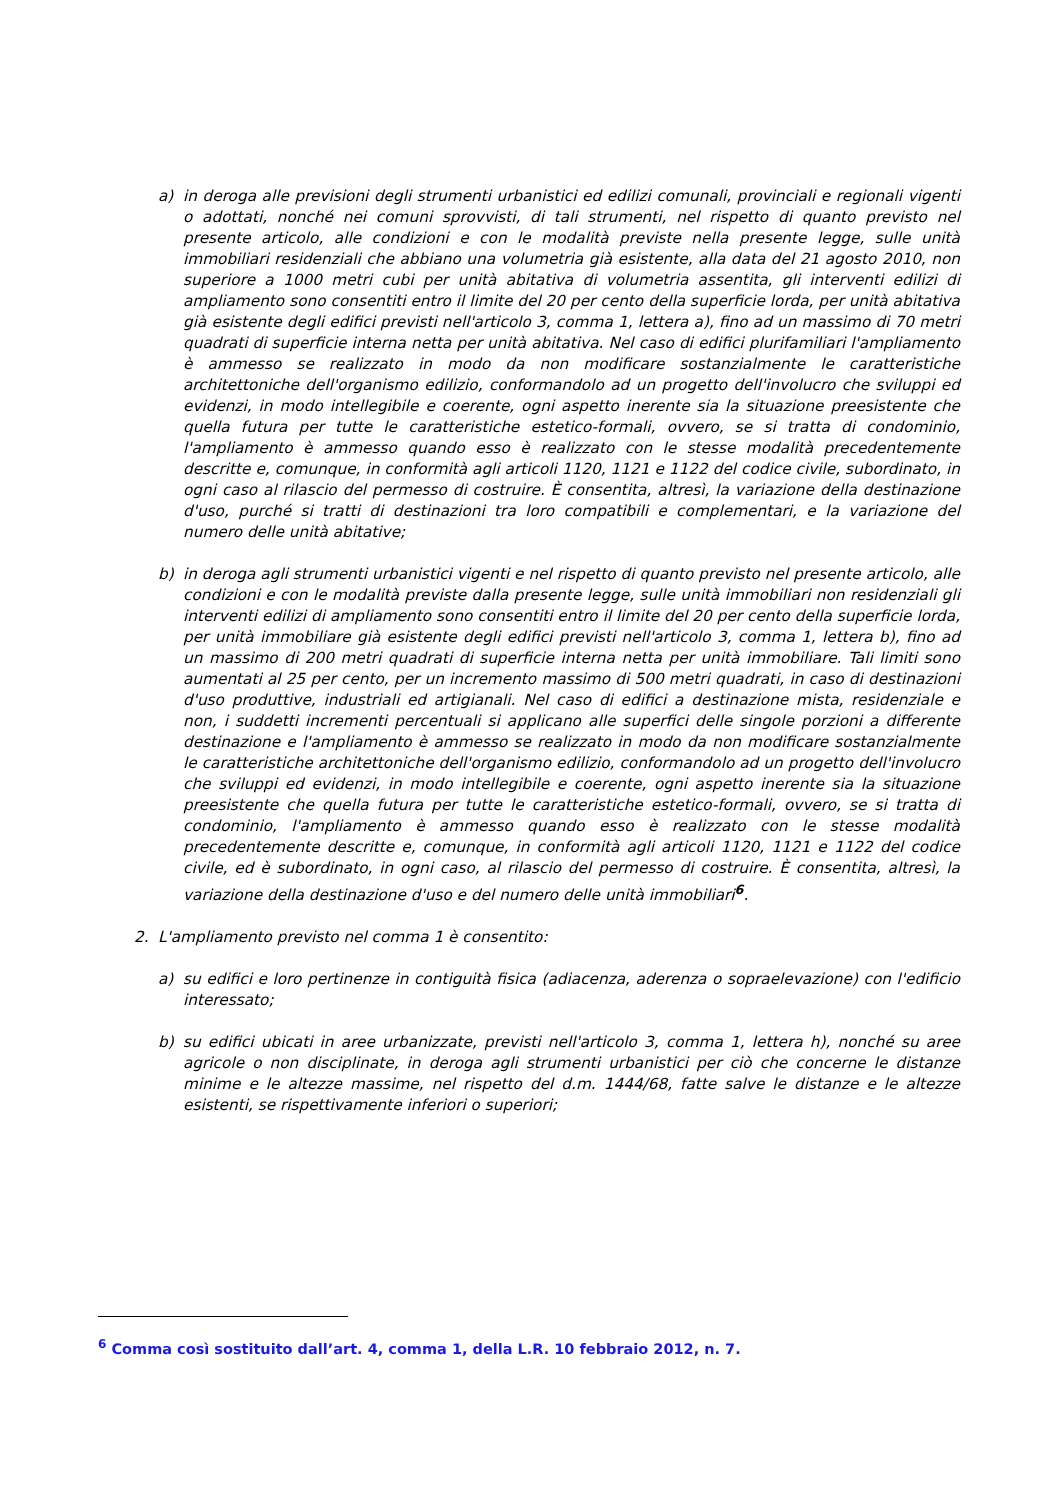a) in deroga alle previsioni degli strumenti urbanistici ed edilizi comunali, provinciali e regionali vigenti o adottati, nonché nei comuni sprovvisti, di tali strumenti, nel rispetto di quanto previsto nel presente articolo, alle condizioni e con le modalità previste nella presente legge, sulle unità immobiliari residenziali che abbiano una volumetria già esistente, alla data del 21 agosto 2010, non superiore a 1000 metri cubi per unità abitativa di volumetria assentita, gli interventi edilizi di ampliamento sono consentiti entro il limite del 20 per cento della superficie lorda, per unità abitativa già esistente degli edifici previsti nell'articolo 3, comma 1, lettera a), fino ad un massimo di 70 metri quadrati di superficie interna netta per unità abitativa. Nel caso di edifici plurifamiliari l'ampliamento è ammesso se realizzato in modo da non modificare sostanzialmente le caratteristiche architettoniche dell'organismo edilizio, conformandolo ad un progetto dell'involucro che sviluppi ed evidenzi, in modo intellegibile e coerente, ogni aspetto inerente sia la situazione preesistente che quella futura per tutte le caratteristiche estetico-formali, ovvero, se si tratta di condominio, l'ampliamento è ammesso quando esso è realizzato con le stesse modalità precedentemente descritte e, comunque, in conformità agli articoli 1120, 1121 e 1122 del codice civile, subordinato, in ogni caso al rilascio del permesso di costruire. È consentita, altresì, la variazione della destinazione d'uso, purché si tratti di destinazioni tra loro compatibili e complementari, e la variazione del numero delle unità abitative;
b) in deroga agli strumenti urbanistici vigenti e nel rispetto di quanto previsto nel presente articolo, alle condizioni e con le modalità previste dalla presente legge, sulle unità immobiliari non residenziali gli interventi edilizi di ampliamento sono consentiti entro il limite del 20 per cento della superficie lorda, per unità immobiliare già esistente degli edifici previsti nell'articolo 3, comma 1, lettera b), fino ad un massimo di 200 metri quadrati di superficie interna netta per unità immobiliare. Tali limiti sono aumentati al 25 per cento, per un incremento massimo di 500 metri quadrati, in caso di destinazioni d'uso produttive, industriali ed artigianali. Nel caso di edifici a destinazione mista, residenziale e non, i suddetti incrementi percentuali si applicano alle superfici delle singole porzioni a differente destinazione e l'ampliamento è ammesso se realizzato in modo da non modificare sostanzialmente le caratteristiche architettoniche dell'organismo edilizio, conformandolo ad un progetto dell'involucro che sviluppi ed evidenzi, in modo intellegibile e coerente, ogni aspetto inerente sia la situazione preesistente che quella futura per tutte le caratteristiche estetico-formali, ovvero, se si tratta di condominio, l'ampliamento è ammesso quando esso è realizzato con le stesse modalità precedentemente descritte e, comunque, in conformità agli articoli 1120, 1121 e 1122 del codice civile, ed è subordinato, in ogni caso, al rilascio del permesso di costruire. È consentita, altresì, la variazione della destinazione d'uso e del numero delle unità immobiliari<sup>6</sup>.
2. L'ampliamento previsto nel comma 1 è consentito:
a) su edifici e loro pertinenze in contiguità fisica (adiacenza, aderenza o sopraelevazione) con l'edificio interessato;
b) su edifici ubicati in aree urbanizzate, previsti nell'articolo 3, comma 1, lettera h), nonché su aree agricole o non disciplinate, in deroga agli strumenti urbanistici per ciò che concerne le distanze minime e le altezze massime, nel rispetto del d.m. 1444/68, fatte salve le distanze e le altezze esistenti, se rispettivamente inferiori o superiori;
<sup>6</sup> Comma così sostituito dall’art. 4, comma 1, della L.R. 10 febbraio 2012, n. 7.